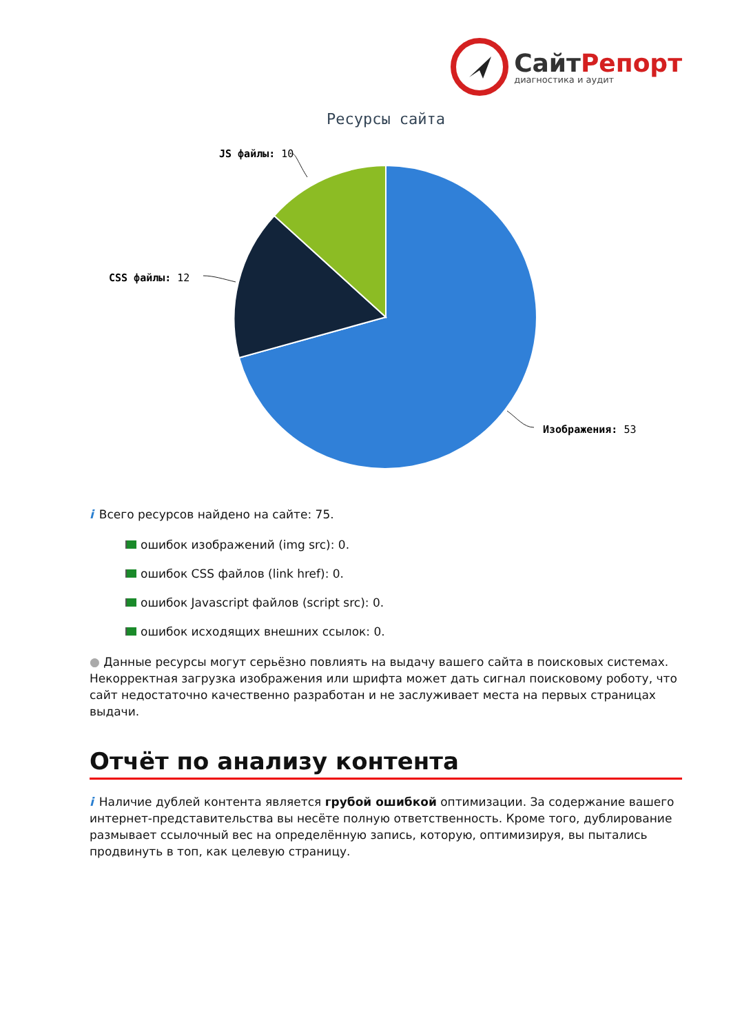СайтРепорт
диагностика и аудит
Ресурсы сайта
JS файлы: 10
CSS файлы: 12
Изображения: 53
i Всего ресурсов найдено на сайте: 75.
ошибок изображений (img src): 0.
ошибок CSS файлов (link href): 0.
ошибок Javascript файлов (script src): 0.
ошибок исходящих внешних ссылок: 0.
● Данные ресурсы могут серьёзно повлиять на выдачу вашего сайта в поисковых системах. Некорректная загрузка изображения или шрифта может дать сигнал поисковому роботу, что сайт недостаточно качественно разработан и не заслуживает места на первых страницах выдачи.
Отчёт по анализу контента
i Наличие дублей контента является грубой ошибкой оптимизации. За содержание вашего интернет-представительства вы несёте полную ответственность. Кроме того, дублирование размывает ссылочный вес на определённую запись, которую, оптимизируя, вы пытались продвинуть в топ, как целевую страницу.